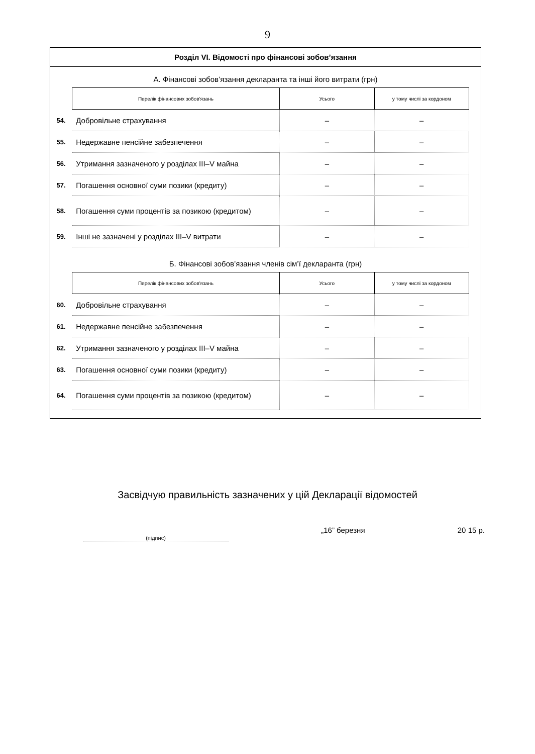9
Розділ VI. Відомості про фінансові зобов’язання
А. Фінансові зобов’язання декларанта та інші його витрати (грн)
| | Перелік фінансових зобов'язань | Усього | у тому числі за кордоном |
| 54. | Добровільне страхування | – | – |
| 55. | Недержавне пенсійне забезпечення | – | – |
| 56. | Утримання зазначеного у розділах III–V майна | – | – |
| 57. | Погашення основної суми позики (кредиту) | – | – |
| 58. | Погашення суми процентів за позикою (кредитом) | – | – |
| 59. | Інші не зазначені у розділах III–V витрати | – | – |
Б. Фінансові зобов’язання членів сім’ї декларанта (грн)
| | Перелік фінансових зобов'язань | Усього | у тому числі за кордоном |
| 60. | Добровільне страхування | – | – |
| 61. | Недержавне пенсійне забезпечення | – | – |
| 62. | Утримання зазначеного у розділах III–V майна | – | – |
| 63. | Погашення основної суми позики (кредиту) | – | – |
| 64. | Погашення суми процентів за позикою (кредитом) | – | – |
Засвідчую правильність зазначених у цій Декларації відомостей
(підпис) „16” березня 20 15 р.